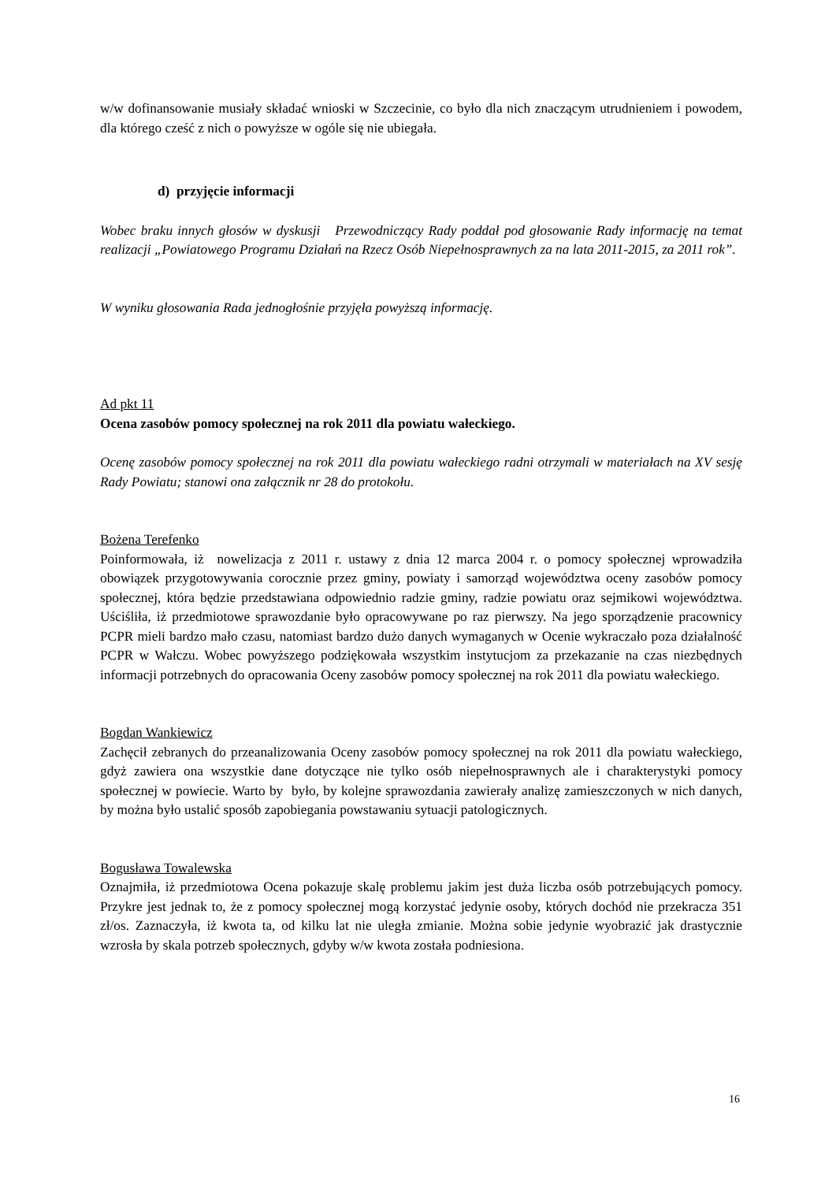w/w dofinansowanie musiały składać wnioski w Szczecinie, co było dla nich znaczącym utrudnieniem i powodem, dla którego cześć z nich o powyższe w ogóle się nie ubiegała.
d) przyjęcie informacji
Wobec braku innych głosów w dyskusji Przewodniczący Rady poddał pod głosowanie Rady informację na temat realizacji „Powiatowego Programu Działań na Rzecz Osób Niepełnosprawnych za na lata 2011-2015, za 2011 rok”.
W wyniku głosowania Rada jednogłośnie przyjęła powyższą informację.
Ad pkt 11
Ocena zasobów pomocy społecznej na rok 2011 dla powiatu wałeckiego.
Ocenę zasobów pomocy społecznej na rok 2011 dla powiatu wałeckiego radni otrzymali w materiałach na XV sesję Rady Powiatu; stanowi ona załącznik nr 28 do protokołu.
Bożena Terefenko
Poinformowała, iż nowelizacja z 2011 r. ustawy z dnia 12 marca 2004 r. o pomocy społecznej wprowadziła obowiązek przygotowywania corocznie przez gminy, powiaty i samorząd województwa oceny zasobów pomocy społecznej, która będzie przedstawiana odpowiednio radzie gminy, radzie powiatu oraz sejmikowi województwa. Uściśliła, iż przedmiotowe sprawozdanie było opracowywane po raz pierwszy. Na jego sporządzenie pracownicy PCPR mieli bardzo mało czasu, natomiast bardzo dużo danych wymaganych w Ocenie wykraczało poza działalność PCPR w Wałczu. Wobec powyższego podziękowała wszystkim instytucjom za przekazanie na czas niezbędnych informacji potrzebnych do opracowania Oceny zasobów pomocy społecznej na rok 2011 dla powiatu wałeckiego.
Bogdan Wankiewicz
Zachęcił zebranych do przeanalizowania Oceny zasobów pomocy społecznej na rok 2011 dla powiatu wałeckiego, gdyż zawiera ona wszystkie dane dotyczące nie tylko osób niepełnosprawnych ale i charakterystyki pomocy społecznej w powiecie. Warto by było, by kolejne sprawozdania zawierały analizę zamieszczonych w nich danych, by można było ustalić sposób zapobiegania powstawaniu sytuacji patologicznych.
Bogusława Towalewska
Oznajmiła, iż przedmiotowa Ocena pokazuje skalę problemu jakim jest duża liczba osób potrzebujących pomocy. Przykre jest jednak to, że z pomocy społecznej mogą korzystać jedynie osoby, których dochód nie przekracza 351 zł/os. Zaznaczyła, iż kwota ta, od kilku lat nie uległa zmianie. Można sobie jedynie wyobrazić jak drastycznie wzrosła by skala potrzeb społecznych, gdyby w/w kwota została podniesiona.
16